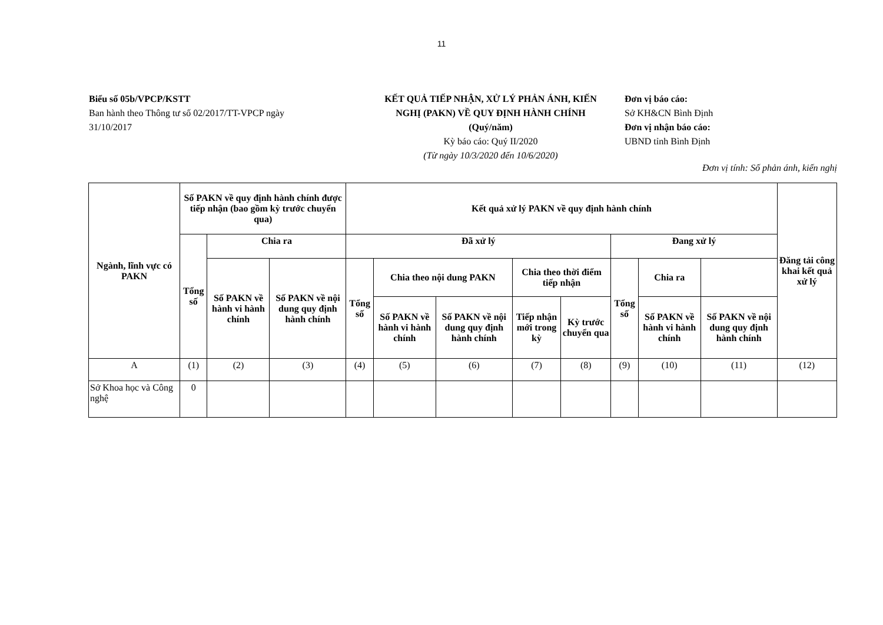11
Biểu số 05b/VPCP/KSTT
Ban hành theo Thông tư số 02/2017/TT-VPCP ngày 31/10/2017
KẾT QUẢ TIẾP NHẬN, XỬ LÝ PHẢN ÁNH, KIẾN NGHỊ (PAKN) VỀ QUY ĐỊNH HÀNH CHÍNH (Quý/năm)
Kỳ báo cáo: Quý II/2020
(Từ ngày 10/3/2020 đến 10/6/2020)
Đơn vị báo cáo:
Sở KH&CN Bình Định
Đơn vị nhận báo cáo:
UBND tỉnh Bình Định
Đơn vị tính: Số phản ánh, kiến nghị
| Ngành, lĩnh vực có PAKN | Số PAKN về quy định hành chính được tiếp nhận (bao gồm kỳ trước chuyển qua) | | | Kết quả xử lý PAKN về quy định hành chính | | | | | | | | Đăng tải công khai kết quả xử lý |
| --- | --- | --- | --- | --- | --- | --- | --- | --- | --- | --- | --- | --- |
| | Tổng số | Chia ra | | Đã xử lý | | | | | Đang xử lý | | | |
| | | Số PAKN về hành vi hành chính | Số PAKN về nội dung quy định hành chính | Tổng số | Chia theo nội dung PAKN | | Chia theo thời điểm tiếp nhận | | Tổng số | Chia ra | | |
| | | | | | Số PAKN về hành vi hành chính | Số PAKN về nội dung quy định hành chính | Tiếp nhận mới trong kỳ | Kỳ trước chuyển qua | | Số PAKN về hành vi hành chính | Số PAKN về nội dung quy định hành chính | |
| A | (1) | (2) | (3) | (4) | (5) | (6) | (7) | (8) | (9) | (10) | (11) | (12) |
| Sở Khoa học và Công nghệ | 0 | | | | | | | | | | | |